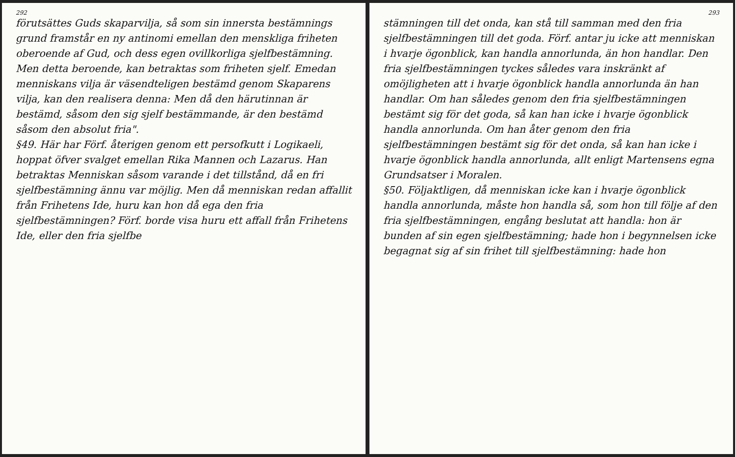292
förutsättes Guds skaparvilja, så som sin innersta bestämnings grund framstår en ny antinomi emellan den menskliga friheten oberoende af Gud, och dess egen ovillkorliga sjelfbestämning. Men detta beroende, kan betraktas som friheten sjelf. Emedan menniskans vilja är väsendteligen bestämd genom Skaparens vilja, kan den realisera denna: Men då den härutinnan är bestämd, såsom den sig sjelf bestämmande, är den bestämd såsom den absolut fria".
§49. Här har Förf. återigen genom ett persofkutt i Logikaeli, hoppat öfver svalget emellan Rika Mannen och Lazarus. Han betraktas Menniskan såsom varande i det tillstånd, då en fri sjelfbestämning ännu var möjlig. Men då menniskan redan affallit från Frihetens Ide, huru kan hon då ega den fria sjelfbestämningen? Förf. borde visa huru ett affall från Frihetens Ide, eller den fria sjelfbe
293
stämningen till det onda, kan stå till samman med den fria sjelfbestämningen till det goda. Förf. antar ju icke att menniskan i hvarje ögonblick, kan handla annorlunda, än hon handlar. Den fria sjelfbestämningen tyckes således vara inskränkt af omöjligheten att i hvarje ögonblick handla annorlunda än han handlar. Om han således genom den fria sjelfbestämningen bestämt sig för det goda, så kan han icke i hvarje ögonblick handla annorlunda. Om han åter genom den fria sjelfbestämningen bestämt sig för det onda, så kan han icke i hvarje ögonblick handla annorlunda, allt enligt Martensens egna Grundsatser i Moralen.
§50. Följaktligen, då menniskan icke kan i hvarje ögonblick handla annorlunda, måste hon handla så, som hon till följe af den fria sjelfbestämningen, engång beslutat att handla: hon är bunden af sin egen sjelfbestämning; hade hon i begynnelsen icke begagnat sig af sin frihet till sjelfbestämning: hade hon